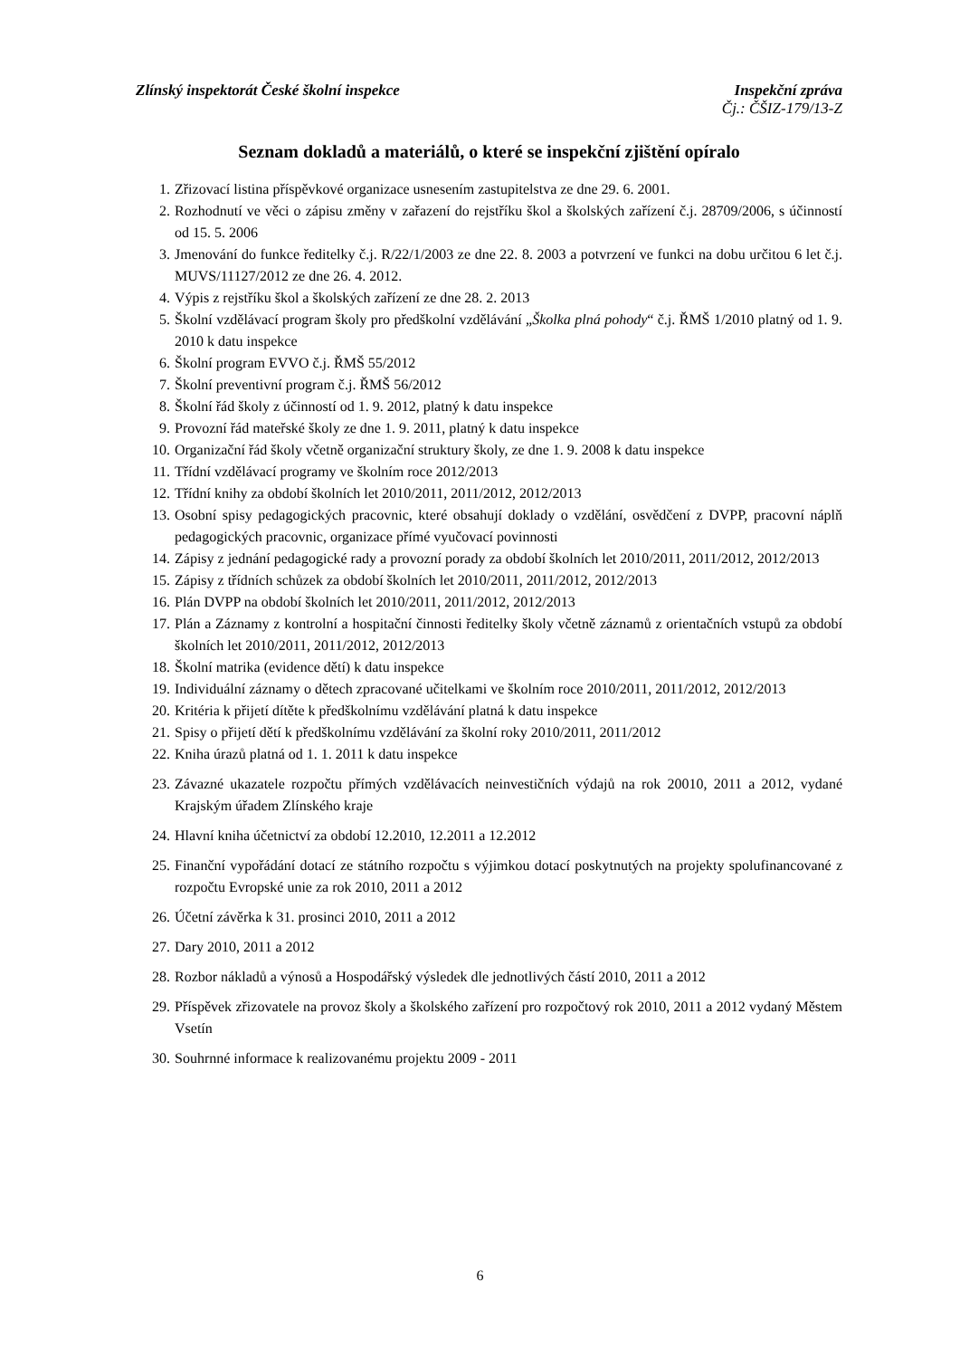Zlínský inspektorát České školní inspekce Inspekční zpráva
Čj.: ČŠIZ-179/13-Z
Seznam dokladů a materiálů, o které se inspekční zjištění opíralo
1. Zřizovací listina příspěvkové organizace usnesením zastupitelstva ze dne 29. 6. 2001.
2. Rozhodnutí ve věci o zápisu změny v zařazení do rejstříku škol a školských zařízení č.j. 28709/2006, s účinností od 15. 5. 2006
3. Jmenování do funkce ředitelky č.j. R/22/1/2003 ze dne 22. 8. 2003 a potvrzení ve funkci na dobu určitou 6 let č.j. MUVS/11127/2012 ze dne 26. 4. 2012.
4. Výpis z rejstříku škol a školských zařízení ze dne 28. 2. 2013
5. Školní vzdělávací program školy pro předškolní vzdělávání „Školka plná pohody“ č.j. ŘMŠ 1/2010 platný od 1. 9. 2010 k datu inspekce
6. Školní program EVVO č.j. ŘMŠ 55/2012
7. Školní preventivní program č.j. ŘMŠ 56/2012
8. Školní řád školy z účinností od 1. 9. 2012, platný k datu inspekce
9. Provozní řád mateřské školy ze dne 1. 9. 2011, platný k datu inspekce
10. Organizační řád školy včetně organizační struktury školy, ze dne 1. 9. 2008 k datu inspekce
11. Třídní vzdělávací programy ve školním roce 2012/2013
12. Třídní knihy za období školních let 2010/2011, 2011/2012, 2012/2013
13. Osobní spisy pedagogických pracovnic, které obsahují doklady o vzdělání, osvědčení z DVPP, pracovní náplň pedagogických pracovnic, organizace přímé vyučovací povinnosti
14. Zápisy z jednání pedagogické rady a provozní porady za období školních let 2010/2011, 2011/2012, 2012/2013
15. Zápisy z třídních schůzek za období školních let 2010/2011, 2011/2012, 2012/2013
16. Plán DVPP na období školních let 2010/2011, 2011/2012, 2012/2013
17. Plán a Záznamy z kontrolní a hospitační činnosti ředitelky školy včetně záznamů z orientačních vstupů za období školních let 2010/2011, 2011/2012, 2012/2013
18. Školní matrika (evidence dětí) k datu inspekce
19. Individuální záznamy o dětech zpracované učitelkami ve školním roce 2010/2011, 2011/2012, 2012/2013
20. Kritéria k přijetí dítěte k předškolnímu vzdělávání platná k datu inspekce
21. Spisy o přijetí dětí k předškolnímu vzdělávání za školní roky 2010/2011, 2011/2012
22. Kniha úrazů platná od 1. 1. 2011 k datu inspekce
23. Závazné ukazatele rozpočtu přímých vzdělávacích neinvestičních výdajů na rok 20010, 2011 a 2012, vydané Krajským úřadem Zlínského kraje
24. Hlavní kniha účetnictví za období 12.2010, 12.2011 a 12.2012
25. Finanční vypořádání dotací ze státního rozpočtu s výjimkou dotací poskytnutých na projekty spolufinancované z rozpočtu Evropské unie za rok 2010, 2011 a 2012
26. Účetní závěrka k 31. prosinci 2010, 2011 a 2012
27. Dary 2010, 2011 a 2012
28. Rozbor nákladů a výnosů a Hospodářský výsledek dle jednotlivých částí 2010, 2011 a 2012
29. Příspěvek zřizovatele na provoz školy a školského zařízení pro rozpočtový rok 2010, 2011 a 2012 vydaný Městem Vsetín
30. Souhrnné informace k realizovanému projektu 2009 - 2011
6